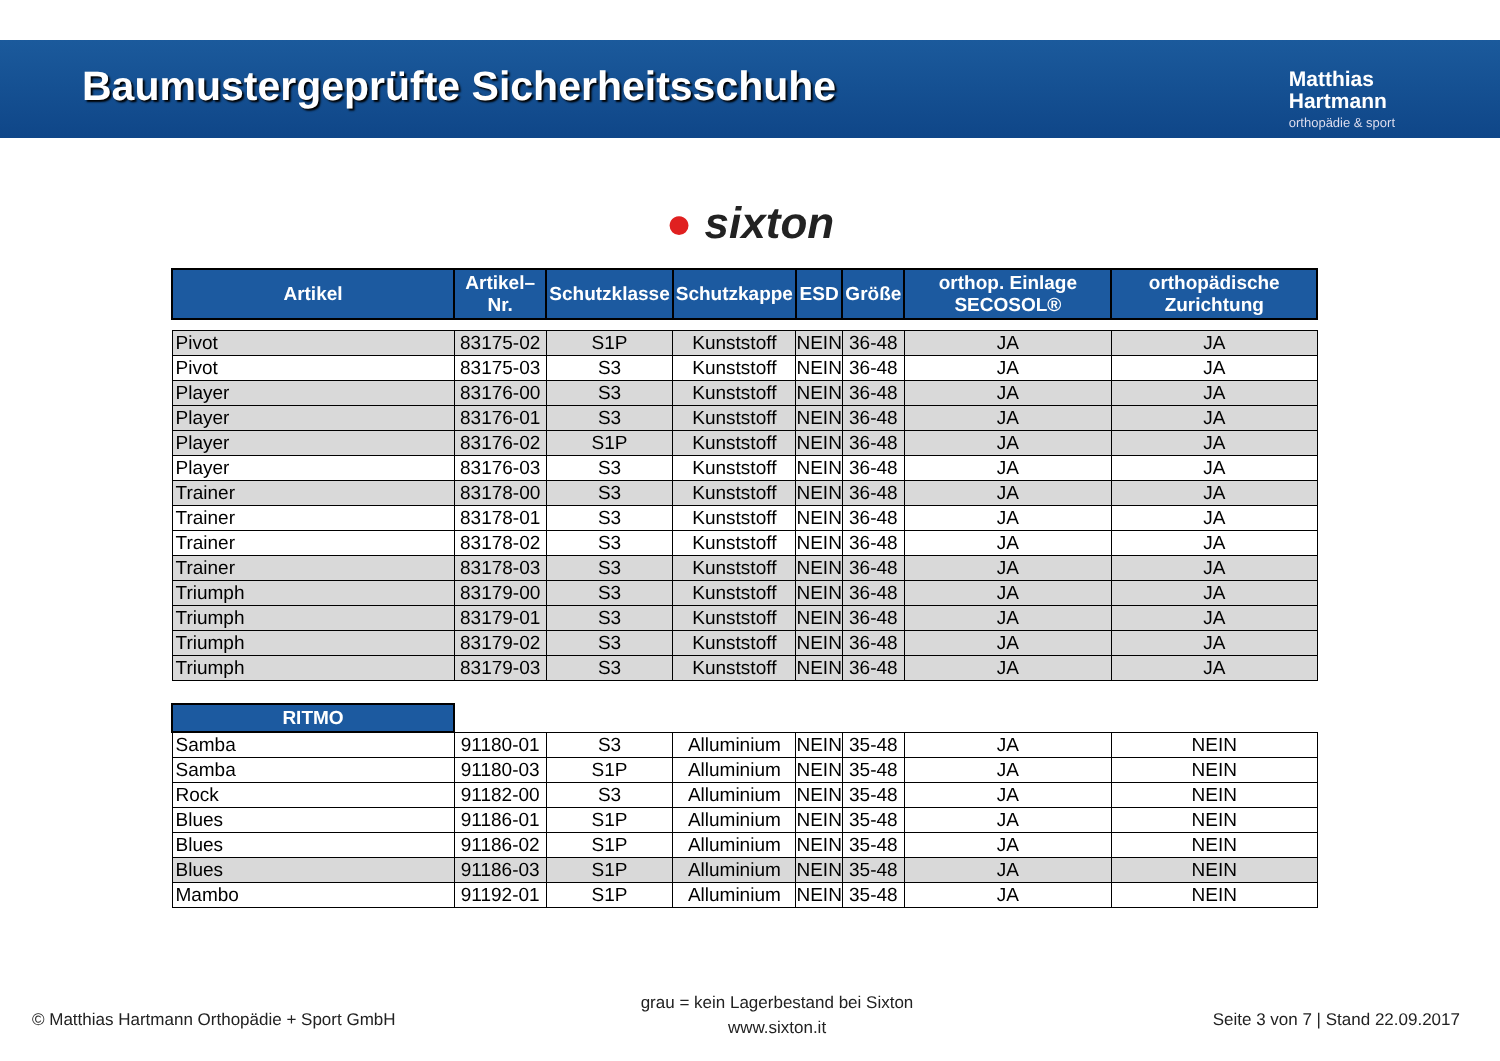Baumustergeprüfte Sicherheitsschuhe
Matthias
Hartmann
orthopädie & sport
● sixton
| Artikel | Artikel–Nr. | Schutzklasse | Schutzkappe | ESD | Größe | orthop. Einlage SECOSOL® | orthopädische Zurichtung |
| --- | --- | --- | --- | --- | --- | --- | --- |
| Pivot | 83175-02 | S1P | Kunststoff | NEIN | 36-48 | JA | JA |
| Pivot | 83175-03 | S3 | Kunststoff | NEIN | 36-48 | JA | JA |
| Player | 83176-00 | S3 | Kunststoff | NEIN | 36-48 | JA | JA |
| Player | 83176-01 | S3 | Kunststoff | NEIN | 36-48 | JA | JA |
| Player | 83176-02 | S1P | Kunststoff | NEIN | 36-48 | JA | JA |
| Player | 83176-03 | S3 | Kunststoff | NEIN | 36-48 | JA | JA |
| Trainer | 83178-00 | S3 | Kunststoff | NEIN | 36-48 | JA | JA |
| Trainer | 83178-01 | S3 | Kunststoff | NEIN | 36-48 | JA | JA |
| Trainer | 83178-02 | S3 | Kunststoff | NEIN | 36-48 | JA | JA |
| Trainer | 83178-03 | S3 | Kunststoff | NEIN | 36-48 | JA | JA |
| Triumph | 83179-00 | S3 | Kunststoff | NEIN | 36-48 | JA | JA |
| Triumph | 83179-01 | S3 | Kunststoff | NEIN | 36-48 | JA | JA |
| Triumph | 83179-02 | S3 | Kunststoff | NEIN | 36-48 | JA | JA |
| Triumph | 83179-03 | S3 | Kunststoff | NEIN | 36-48 | JA | JA |
| RITMO | | | | | | | |
| Samba | 91180-01 | S3 | Alluminium | NEIN | 35-48 | JA | NEIN |
| Samba | 91180-03 | S1P | Alluminium | NEIN | 35-48 | JA | NEIN |
| Rock | 91182-00 | S3 | Alluminium | NEIN | 35-48 | JA | NEIN |
| Blues | 91186-01 | S1P | Alluminium | NEIN | 35-48 | JA | NEIN |
| Blues | 91186-02 | S1P | Alluminium | NEIN | 35-48 | JA | NEIN |
| Blues | 91186-03 | S1P | Alluminium | NEIN | 35-48 | JA | NEIN |
| Mambo | 91192-01 | S1P | Alluminium | NEIN | 35-48 | JA | NEIN |
© Matthias Hartmann Orthopädie + Sport GmbH
grau = kein Lagerbestand bei Sixton
www.sixton.it
Seite 3 von 7 | Stand 22.09.2017